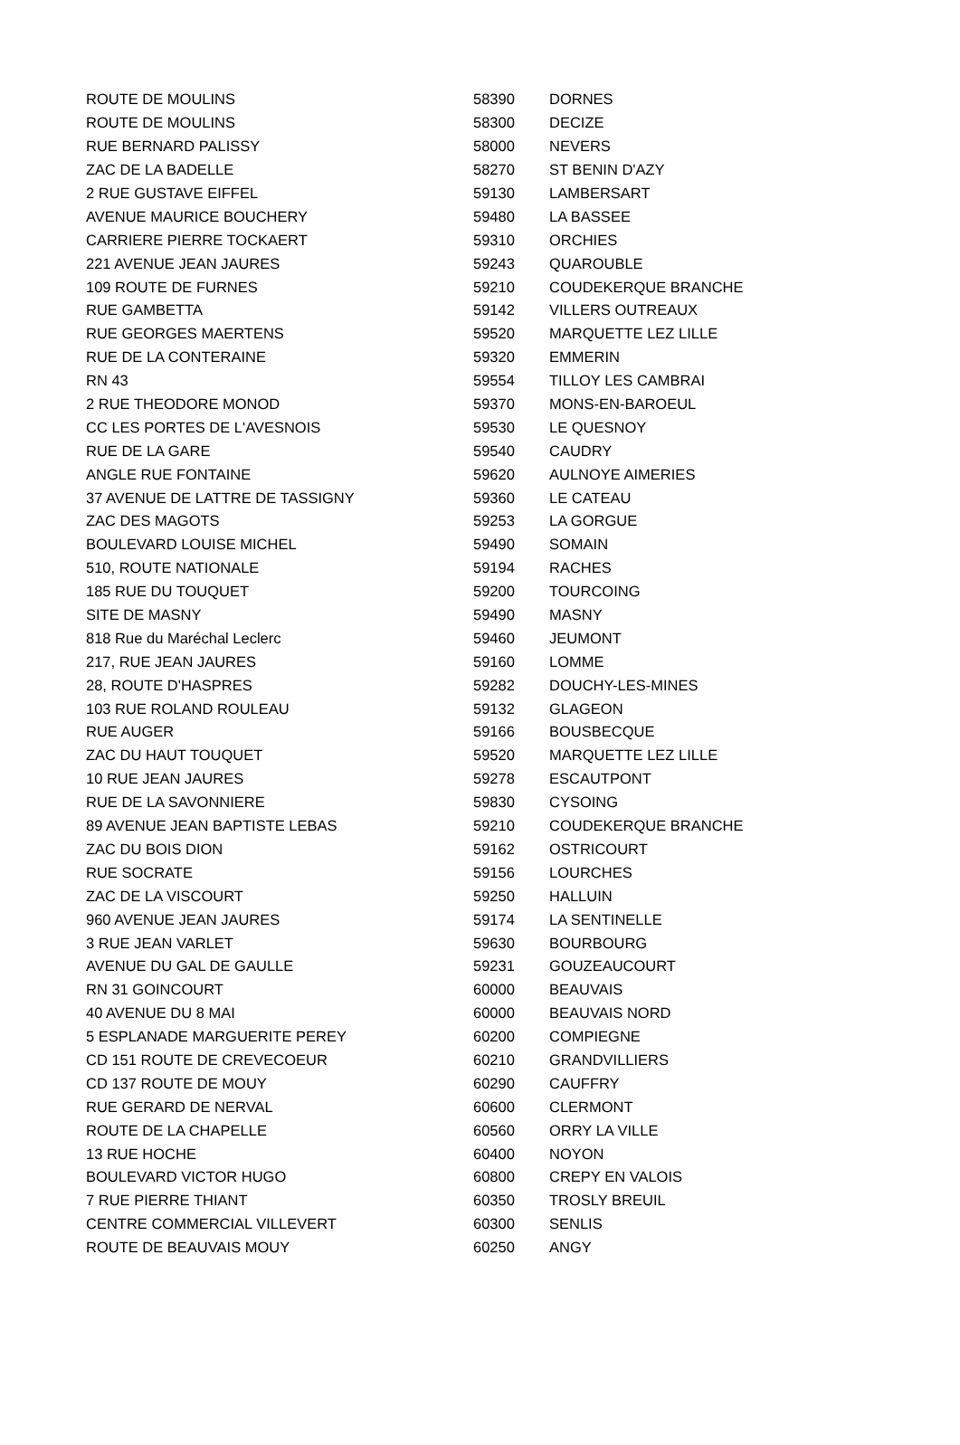| ROUTE DE MOULINS | 58390 | DORNES |
| ROUTE DE MOULINS | 58300 | DECIZE |
| RUE BERNARD PALISSY | 58000 | NEVERS |
| ZAC DE LA BADELLE | 58270 | ST BENIN D'AZY |
| 2 RUE GUSTAVE EIFFEL | 59130 | LAMBERSART |
| AVENUE MAURICE BOUCHERY | 59480 | LA BASSEE |
| CARRIERE PIERRE TOCKAERT | 59310 | ORCHIES |
| 221 AVENUE JEAN JAURES | 59243 | QUAROUBLE |
| 109 ROUTE DE FURNES | 59210 | COUDEKERQUE BRANCHE |
| RUE GAMBETTA | 59142 | VILLERS OUTREAUX |
| RUE GEORGES MAERTENS | 59520 | MARQUETTE LEZ LILLE |
| RUE DE LA CONTERAINE | 59320 | EMMERIN |
| RN 43 | 59554 | TILLOY LES CAMBRAI |
| 2 RUE THEODORE MONOD | 59370 | MONS-EN-BAROEUL |
| CC LES PORTES DE L'AVESNOIS | 59530 | LE QUESNOY |
| RUE DE LA GARE | 59540 | CAUDRY |
| ANGLE RUE FONTAINE | 59620 | AULNOYE AIMERIES |
| 37 AVENUE DE LATTRE DE TASSIGNY | 59360 | LE CATEAU |
| ZAC DES MAGOTS | 59253 | LA GORGUE |
| BOULEVARD LOUISE MICHEL | 59490 | SOMAIN |
| 510, ROUTE NATIONALE | 59194 | RACHES |
| 185 RUE DU TOUQUET | 59200 | TOURCOING |
| SITE DE MASNY | 59490 | MASNY |
| 818 Rue du Maréchal Leclerc | 59460 | JEUMONT |
| 217, RUE JEAN JAURES | 59160 | LOMME |
| 28, ROUTE D'HASPRES | 59282 | DOUCHY-LES-MINES |
| 103 RUE ROLAND ROULEAU | 59132 | GLAGEON |
| RUE AUGER | 59166 | BOUSBECQUE |
| ZAC DU HAUT TOUQUET | 59520 | MARQUETTE LEZ LILLE |
| 10 RUE JEAN JAURES | 59278 | ESCAUTPONT |
| RUE DE LA SAVONNIERE | 59830 | CYSOING |
| 89 AVENUE JEAN BAPTISTE LEBAS | 59210 | COUDEKERQUE BRANCHE |
| ZAC DU BOIS DION | 59162 | OSTRICOURT |
| RUE SOCRATE | 59156 | LOURCHES |
| ZAC DE LA VISCOURT | 59250 | HALLUIN |
| 960 AVENUE JEAN JAURES | 59174 | LA SENTINELLE |
| 3 RUE JEAN VARLET | 59630 | BOURBOURG |
| AVENUE DU GAL DE GAULLE | 59231 | GOUZEAUCOURT |
| RN 31 GOINCOURT | 60000 | BEAUVAIS |
| 40 AVENUE DU 8 MAI | 60000 | BEAUVAIS NORD |
| 5 ESPLANADE MARGUERITE PEREY | 60200 | COMPIEGNE |
| CD 151 ROUTE DE CREVECOEUR | 60210 | GRANDVILLIERS |
| CD 137 ROUTE DE MOUY | 60290 | CAUFFRY |
| RUE GERARD DE NERVAL | 60600 | CLERMONT |
| ROUTE DE LA CHAPELLE | 60560 | ORRY LA VILLE |
| 13 RUE HOCHE | 60400 | NOYON |
| BOULEVARD VICTOR HUGO | 60800 | CREPY EN VALOIS |
| 7 RUE PIERRE THIANT | 60350 | TROSLY BREUIL |
| CENTRE COMMERCIAL VILLEVERT | 60300 | SENLIS |
| ROUTE DE BEAUVAIS MOUY | 60250 | ANGY |